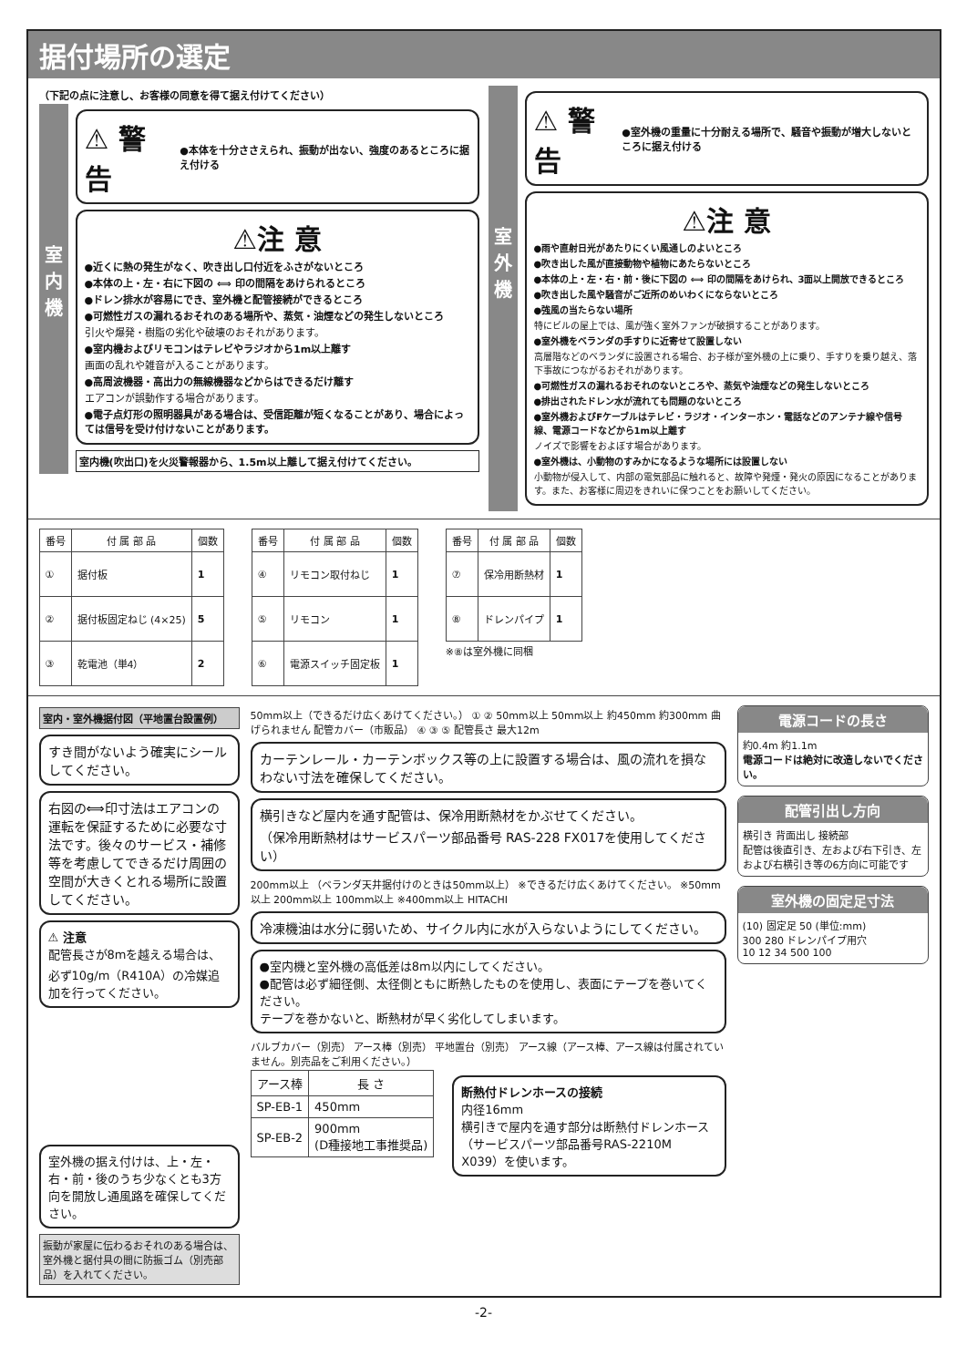据付場所の選定
（下記の点に注意し、お客様の同意を得て据え付けてください）
室 内 機
⚠ 警 告 ●本体を十分ささえられ、振動が出ない、強度のあるところに据え付ける
⚠注 意
●近くに熱の発生がなく、吹き出し口付近をふさがないところ
●本体の上・左・右に下図の ⟺ 印の間隔をあけられるところ
●ドレン排水が容易にでき、室外機と配管接続ができるところ
●可燃性ガスの漏れるおそれのある場所や、蒸気・油煙などの発生しないところ
引火や爆発・樹脂の劣化や破壊のおそれがあります。
●室内機およびリモコンはテレビやラジオから1m以上離す
画面の乱れや雑音が入ることがあります。
●高周波機器・高出力の無線機器などからはできるだけ離す
エアコンが誤動作する場合があります。
●電子点灯形の照明器具がある場合は、受信距離が短くなることがあり、場合によっては信号を受け付けないことがあります。
室内機(吹出口)を火災警報器から、1.5m以上離して据え付けてください。
室 外 機
⚠ 警 告 ●室外機の重量に十分耐える場所で、騒音や振動が増大しないところに据え付ける
⚠注 意
●雨や直射日光があたりにくい風通しのよいところ
●吹き出した風が直接動物や植物にあたらないところ
●本体の上・左・右・前・後に下図の ⟺ 印の間隔をあけられ、3面以上開放できるところ
●吹き出した風や騒音がご近所のめいわくにならないところ
●強風の当たらない場所
特にビルの屋上では、風が強く室外ファンが破損することがあります。
●室外機をベランダの手すりに近寄せて設置しない
高層階などのベランダに設置される場合、お子様が室外機の上に乗り、手すりを乗り越え、落下事故につながるおそれがあります。
●可燃性ガスの漏れるおそれのないところや、蒸気や油煙などの発生しないところ
●排出されたドレン水が流れても問題のないところ
●室外機およびFケーブルはテレビ・ラジオ・インターホン・電話などのアンテナ線や信号線、電源コードなどから1m以上離す
ノイズで影響をおよぼす場合があります。
●室外機は、小動物のすみかになるような場所には設置しない
小動物が侵入して、内部の電気部品に触れると、故障や発煙・発火の原因になることがあります。また、お客様に周辺をきれいに保つことをお願いしてください。
| 番号 | 付 属 部 品 | 個数 |
| --- | --- | --- |
| ① | 据付板 | 1 |
| ② | 据付板固定ねじ (4×25) | 5 |
| ③ | 乾電池（単4） | 2 |
| 番号 | 付 属 部 品 | 個数 |
| --- | --- | --- |
| ④ | リモコン取付ねじ | 1 |
| ⑤ | リモコン | 1 |
| ⑥ | 電源スイッチ固定板 | 1 |
| 番号 | 付 属 部 品 | 個数 |
| --- | --- | --- |
| ⑦ | 保冷用断熱材 | 1 |
| ⑧ | ドレンパイプ | 1 |
※⑧は室外機に同梱
室内・室外機据付図（平地置台設置例）
すき間がないよう確実にシールしてください。
右図の⟺印寸法はエアコンの運転を保証するために必要な寸法です。後々のサービス・補修等を考慮してできるだけ周囲の空間が大きくとれる場所に設置してください。
⚠ 注意
配管長さが8mを越える場合は、必ず10g/m（R410A）の冷媒追加を行ってください。
室外機の据え付けは、上・左・右・前・後のうち少なくとも3方向を開放し通風路を確保してください。
振動が家屋に伝わるおそれのある場合は、室外機と据付具の間に防振ゴム（別売部品）を入れてください。
50mm以上（できるだけ広くあけてください。） ① ② 50mm以上 50mm以上 約450mm 約300mm 曲げられません 配管カバー（市販品） ④ ③ ⑤ 配管長さ 最大12m
カーテンレール・カーテンボックス等の上に設置する場合は、風の流れを損なわない寸法を確保してください。
横引きなど屋内を通す配管は、保冷用断熱材をかぶせてください。
（保冷用断熱材はサービスパーツ部品番号 RAS-228 FX017を使用してください）
200mm以上 （ベランダ天井据付けのときは50mm以上） ※できるだけ広くあけてください。 ※50mm以上 200mm以上 100mm以上 ※400mm以上 HITACHI
冷凍機油は水分に弱いため、サイクル内に水が入らないようにしてください。
●室内機と室外機の高低差は8m以内にしてください。
●配管は必ず細径側、太径側ともに断熱したものを使用し、表面にテープを巻いてください。
テープを巻かないと、断熱材が早く劣化してしまいます。
バルブカバー（別売） アース棒（別売） 平地置台（別売） アース線（アース棒、アース線は付属されていません。別売品をご利用ください。）
| アース棒 | 長 さ |
| --- | --- |
| SP-EB-1 | 450mm |
| SP-EB-2 | 900mm (D種接地工事推奨品) |
断熱付ドレンホースの接続
内径16mm
横引きで屋内を通す部分は断熱付ドレンホース（サービスパーツ部品番号RAS-2210M X039）を使います。
電源コードの長さ
約0.4m 約1.1m
電源コードは絶対に改造しないでください。
配管引出し方向
横引き 背面出し 接続部
配管は後直引き、左および右下引き、左および右横引き等の6方向に可能です
室外機の固定足寸法
(10) 固定足 50 (単位:mm)
300 280 ドレンパイプ用穴
10 12 34 500 100
-2-